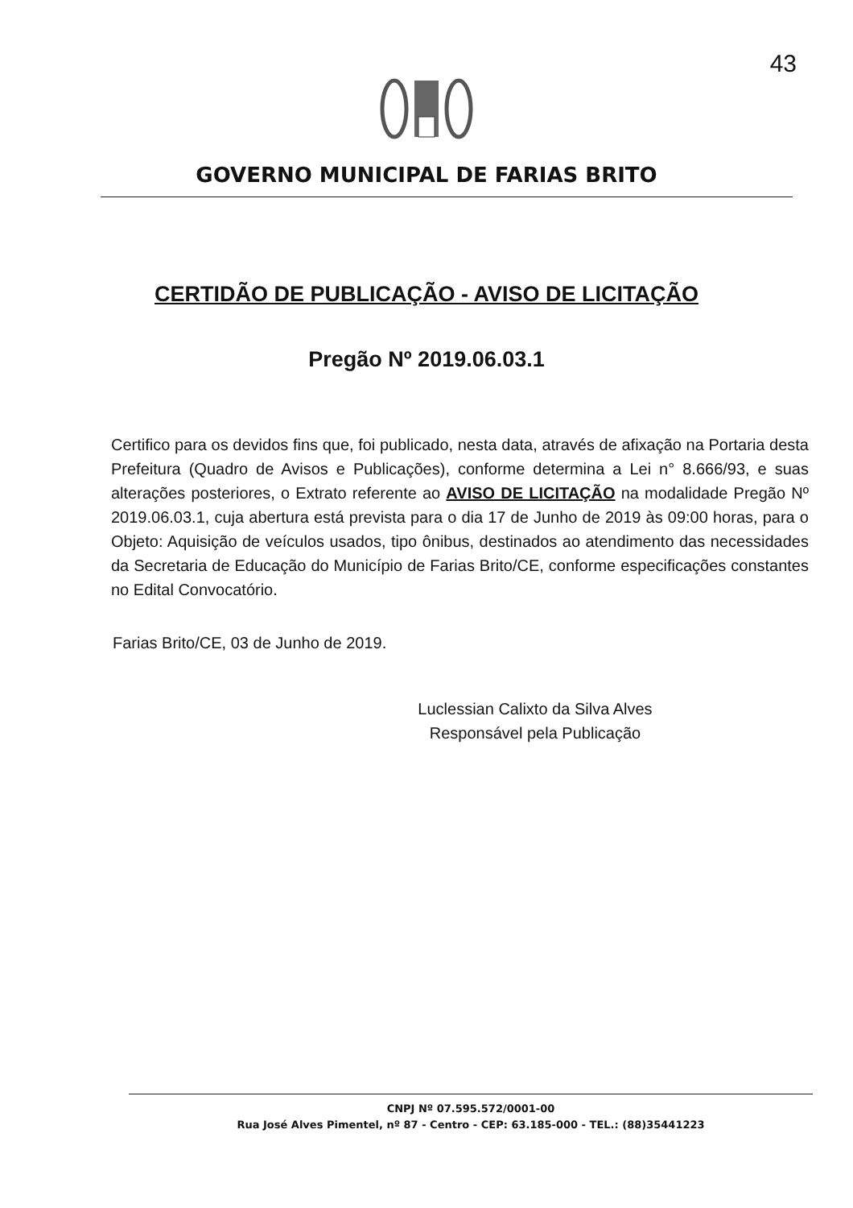43
GOVERNO MUNICIPAL DE FARIAS BRITO
CERTIDÃO DE PUBLICAÇÃO - AVISO DE LICITAÇÃO
Pregão Nº 2019.06.03.1
Certifico para os devidos fins que, foi publicado, nesta data, através de afixação na Portaria desta Prefeitura (Quadro de Avisos e Publicações), conforme determina a Lei n° 8.666/93, e suas alterações posteriores, o Extrato referente ao AVISO DE LICITAÇÃO na modalidade Pregão Nº 2019.06.03.1, cuja abertura está prevista para o dia 17 de Junho de 2019 às 09:00 horas, para o Objeto: Aquisição de veículos usados, tipo ônibus, destinados ao atendimento das necessidades da Secretaria de Educação do Município de Farias Brito/CE, conforme especificações constantes no Edital Convocatório.
Farias Brito/CE, 03 de Junho de 2019.
Luclessian Calixto da Silva Alves
Responsável pela Publicação
CNPJ Nº 07.595.572/0001-00
Rua José Alves Pimentel, nº 87 - Centro - CEP: 63.185-000 - TEL.: (88)35441223